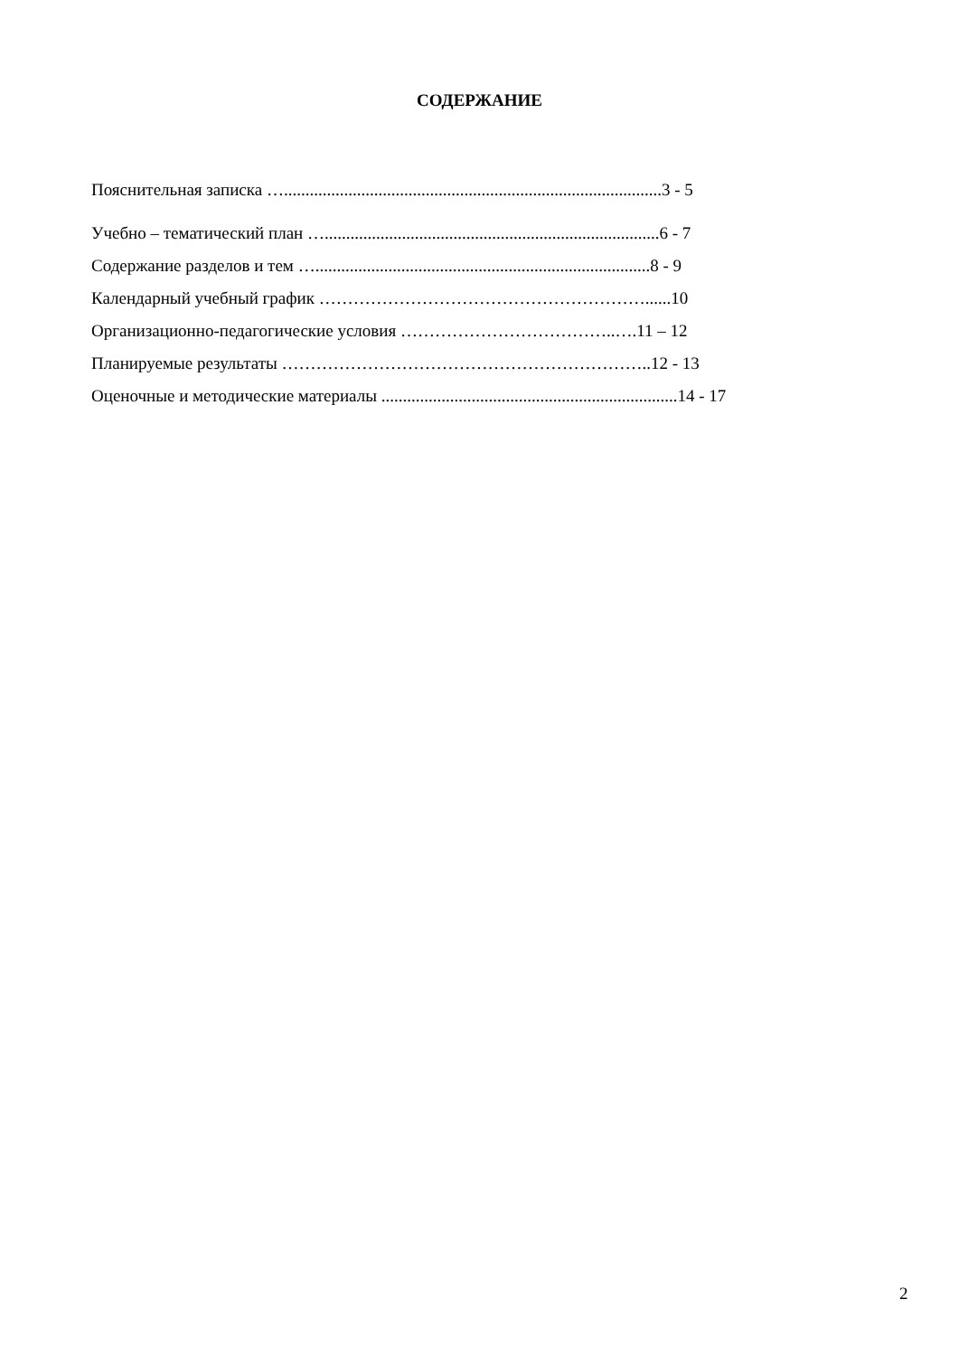СОДЕРЖАНИЕ
Пояснительная записка …........................................................................................3 - 5
Учебно – тематический план …..............................................................................6 - 7
Содержание разделов и тем …..............................................................................8 - 9
Календарный учебный график …………………………………………………......10
Организационно-педагогические условия ………………………………..….11 – 12
Планируемые результаты ………………………………………………………..12 - 13
Оценочные и методические материалы .....................................................................14 - 17
2